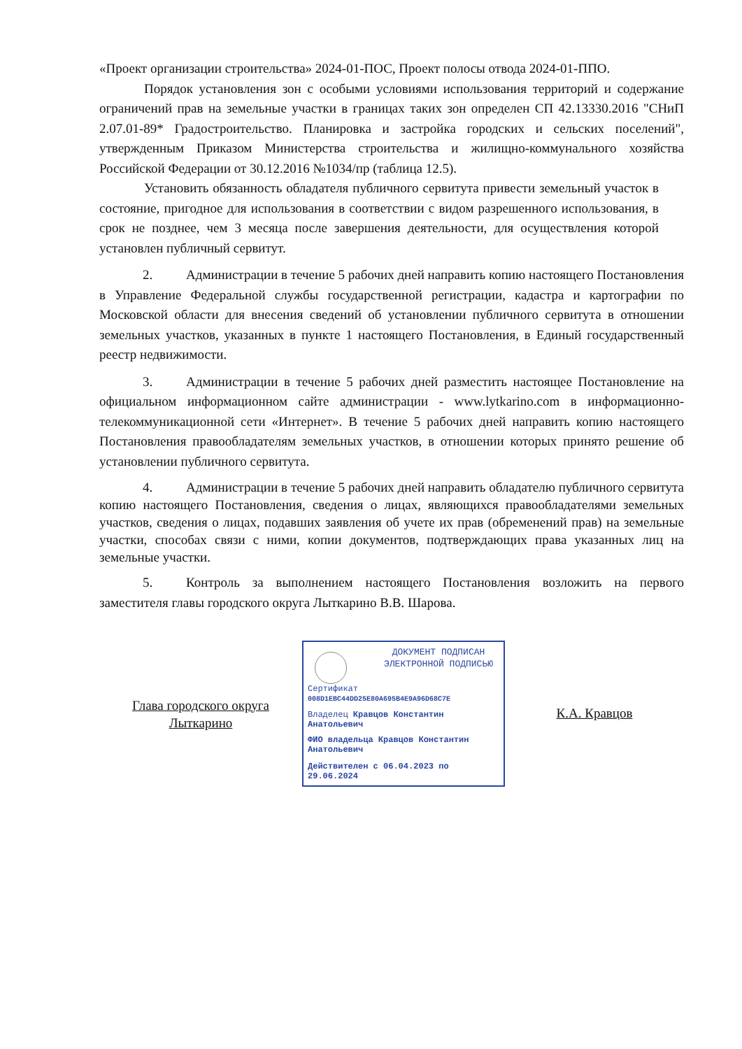«Проект организации строительства» 2024-01-ПОС, Проект полосы отвода 2024-01-ППО.
Порядок установления зон с особыми условиями использования территорий и содержание ограничений прав на земельные участки в границах таких зон определен СП 42.13330.2016 "СНиП 2.07.01-89* Градостроительство. Планировка и застройка городских и сельских поселений", утвержденным Приказом Министерства строительства и жилищно-коммунального хозяйства Российской Федерации от 30.12.2016 №1034/пр (таблица 12.5).
Установить обязанность обладателя публичного сервитута привести земельный участок в состояние, пригодное для использования в соответствии с видом разрешенного использования, в срок не позднее, чем 3 месяца после завершения деятельности, для осуществления которой установлен публичный сервитут.
2. Администрации в течение 5 рабочих дней направить копию настоящего Постановления в Управление Федеральной службы государственной регистрации, кадастра и картографии по Московской области для внесения сведений об установлении публичного сервитута в отношении земельных участков, указанных в пункте 1 настоящего Постановления, в Единый государственный реестр недвижимости.
3. Администрации в течение 5 рабочих дней разместить настоящее Постановление на официальном информационном сайте администрации - www.lytkarino.com в информационно-телекоммуникационной сети «Интернет». В течение 5 рабочих дней направить копию настоящего Постановления правообладателям земельных участков, в отношении которых принято решение об установлении публичного сервитута.
4. Администрации в течение 5 рабочих дней направить обладателю публичного сервитута копию настоящего Постановления, сведения о лицах, являющихся правообладателями земельных участков, сведения о лицах, подавших заявления об учете их прав (обременений прав) на земельные участки, способах связи с ними, копии документов, подтверждающих права указанных лиц на земельные участки.
5. Контроль за выполнением настоящего Постановления возложить на первого заместителя главы городского округа Лыткарино В.В. Шарова.
Глава городского округа
Лыткарино
ДОКУМЕНТ ПОДПИСАН ЭЛЕКТРОННОЙ ПОДПИСЬЮ
Сертификат
008D1EBC44DD25E80A695B4E9A96D68C7E
Владелец Кравцов Константин Анатольевич
ФИО владельца Кравцов Константин Анатольевич
Действителен с 06.04.2023 по 29.06.2024
К.А. Кравцов